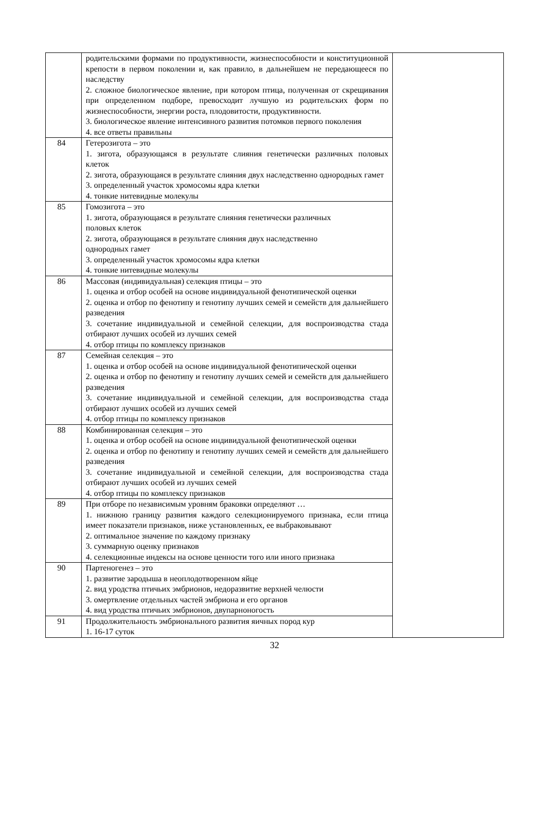| | родительскими формами по продуктивности, жизнеспособности и конституционной крепости в первом поколении и, как правило, в дальнейшем не передающееся по наследству 2. сложное биологическое явление, при котором птица, полученная от скрещивания при определенном подборе, превосходит лучшую из родительских форм по жизнеспособности, энергии роста, плодовитости, продуктивности. 3. биологическое явление интенсивного развития потомков первого поколения 4. все ответы правильны | |
| 84 | Гетерозигота – это 1. зигота, образующаяся в результате слияния генетически различных половых клеток 2. зигота, образующаяся в результате слияния двух наследственно однородных гамет 3. определенный участок хромосомы ядра клетки 4. тонкие нитевидные молекулы | |
| 85 | Гомозигота – это 1. зигота, образующаяся в результате слияния генетически различных половых клеток 2. зигота, образующаяся в результате слияния двух наследственно однородных гамет 3. определенный участок хромосомы ядра клетки 4. тонкие нитевидные молекулы | |
| 86 | Массовая (индивидуальная) селекция птицы – это 1. оценка и отбор особей на основе индивидуальной фенотипической оценки 2. оценка и отбор по фенотипу и генотипу лучших семей и семейств для дальнейшего разведения 3. сочетание индивидуальной и семейной селекции, для воспроизводства стада отбирают лучших особей из лучших семей 4. отбор птицы по комплексу признаков | |
| 87 | Семейная селекция – это 1. оценка и отбор особей на основе индивидуальной фенотипической оценки 2. оценка и отбор по фенотипу и генотипу лучших семей и семейств для дальнейшего разведения 3. сочетание индивидуальной и семейной селекции, для воспроизводства стада отбирают лучших особей из лучших семей 4. отбор птицы по комплексу признаков | |
| 88 | Комбинированная селекция – это 1. оценка и отбор особей на основе индивидуальной фенотипической оценки 2. оценка и отбор по фенотипу и генотипу лучших семей и семейств для дальнейшего разведения 3. сочетание индивидуальной и семейной селекции, для воспроизводства стада отбирают лучших особей из лучших семей 4. отбор птицы по комплексу признаков | |
| 89 | При отборе по независимым уровням браковки определяют … 1. нижнюю границу развития каждого селекционируемого признака, если птица имеет показатели признаков, ниже установленных, ее выбраковывают 2. оптимальное значение по каждому признаку 3. суммарную оценку признаков 4. селекционные индексы на основе ценности того или иного признака | |
| 90 | Партеногенез – это 1. развитие зародыша в неоплодотворенном яйце 2. вид уродства птичьих эмбрионов, недоразвитие верхней челюсти 3. омертвление отдельных частей эмбриона и его органов 4. вид уродства птичьих эмбрионов, двупарноногость | |
| 91 | Продолжительность эмбрионального развития яичных пород кур 1. 16-17 суток | |
32